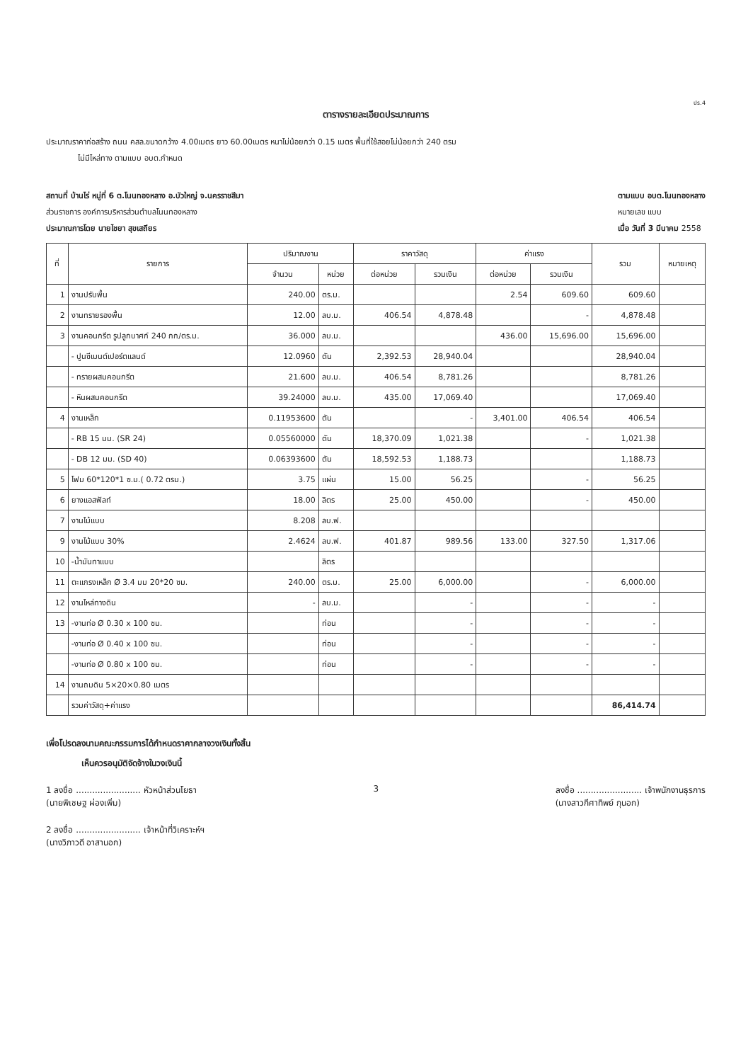ปร.4
ตารางรายละเอียดประมาณการ
ประมาณราคาก่อสร้าง ถนน คสล.ขนาดกว้าง 4.00เมตร ยาว 60.00เมตร หนาไม่น้อยกว่า 0.15 เมตร พื้นที่ใช้สอยไม่น้อยกว่า 240 ตรม
ไม่มีไหล่ทาง ตามแบบ อบต.กำหนด
สถานที่ บ้านไร่ หมู่ที่ 6 ต.โนนทองหลาง อ.บัวใหญ่ จ.นครราชสีมา
ส่วนราชการ องค์การบริหารส่วนตำบลโนนทองหลาง
ประมาณการโดย นายไชยา สุขเสถียร
ตามแบบ อบต.โนนทองหลาง
หมายเลข แบบ
เมื่อ วันที่ 3 มีนาคม 2558
| ที่ | รายการ | ปริมาณงาน | | ราคาวัสดุ | | ค่าแรง | | รวม | หมายเหตุ |
| --- | --- | --- | --- | --- | --- | --- | --- | --- | --- |
| | | จำนวน | หน่วย | ต่อหน่วย | รวมเงิน | ต่อหน่วย | รวมเงิน | | |
| 1 | งานปรับพื้น | 240.00 | ตร.ม. | | | 2.54 | 609.60 | 609.60 | |
| 2 | งานทรายรองพื้น | 12.00 | ลบ.ม. | 406.54 | 4,878.48 | | - | 4,878.48 | |
| 3 | งานคอนกรีต รูปลูกบาศก์ 240 กก/ตร.ม. | 36.000 | ลบ.ม. | | | 436.00 | 15,696.00 | 15,696.00 | |
| | - ปูนซีเมนต์เปอร์ตแลนด์ | 12.0960 | ตัน | 2,392.53 | 28,940.04 | | | 28,940.04 | |
| | - ทรายผสมคอนกรีต | 21.600 | ลบ.ม. | 406.54 | 8,781.26 | | | 8,781.26 | |
| | - หินผสมคอนกรีต | 39.24000 | ลบ.ม. | 435.00 | 17,069.40 | | | 17,069.40 | |
| 4 | งานเหล็ก | 0.11953600 | ตัน | | - | 3,401.00 | 406.54 | 406.54 | |
| | - RB 15 มม. (SR 24) | 0.05560000 | ตัน | 18,370.09 | 1,021.38 | | - | 1,021.38 | |
| | - DB 12 มม. (SD 40) | 0.06393600 | ตัน | 18,592.53 | 1,188.73 | | | 1,188.73 | |
| 5 | โฟม 60*120*1 ซ.ม.( 0.72 ตรม.) | 3.75 | แผ่น | 15.00 | 56.25 | | - | 56.25 | |
| 6 | ยางแอสฟัลท์ | 18.00 | ลิตร | 25.00 | 450.00 | | - | 450.00 | |
| 7 | งานไม้แบบ | 8.208 | ลบ.ฟ. | | | | | | |
| 9 | งานไม้แบบ 30% | 2.4624 | ลบ.ฟ. | 401.87 | 989.56 | 133.00 | 327.50 | 1,317.06 | |
| 10 | -น้ำมันทาแบบ | | ลิตร | | | | | | |
| 11 | ตะแกรงเหล็ก Ø 3.4 มม 20*20 ซม. | 240.00 | ตร.ม. | 25.00 | 6,000.00 | | - | 6,000.00 | |
| 12 | งานไหล่ทางดิน | - | ลบ.ม. | | - | | - | - | |
| 13 | -งานท่อ Ø 0.30 x 100 ซม. | | ท่อน | | - | | - | - | |
| | -งานท่อ Ø 0.40 x 100 ซม. | | ท่อน | | - | | - | - | |
| | -งานท่อ Ø 0.80 x 100 ซม. | | ท่อน | | - | | - | - | |
| 14 | งานถมดิน 5×20×0.80 เมตร | | | | | | | | |
| | รวมค่าวัสดุ+ค่าแรง | | | | | | | 86,414.74 | |
เพื่อโปรดลงนามคณะกรรมการได้กำหนดราคากลางวงเงินทั้งสิ้น
เห็นควรอนุมัติจัดจ้างในวงเงินนี้
1 ลงชื่อ ........................ หัวหน้าส่วนโยธา
(นายพิเชษฐ ผ่องเพิ่ม)
3 ลงชื่อ ........................ เจ้าพนักงานธุรการ
(นางสาวกีศาทิพย์ กุนอก)
2 ลงชื่อ ........................ เจ้าหน้าที่วิเคราะห์ฯ
(นางวิภาวดี อาสานอก)